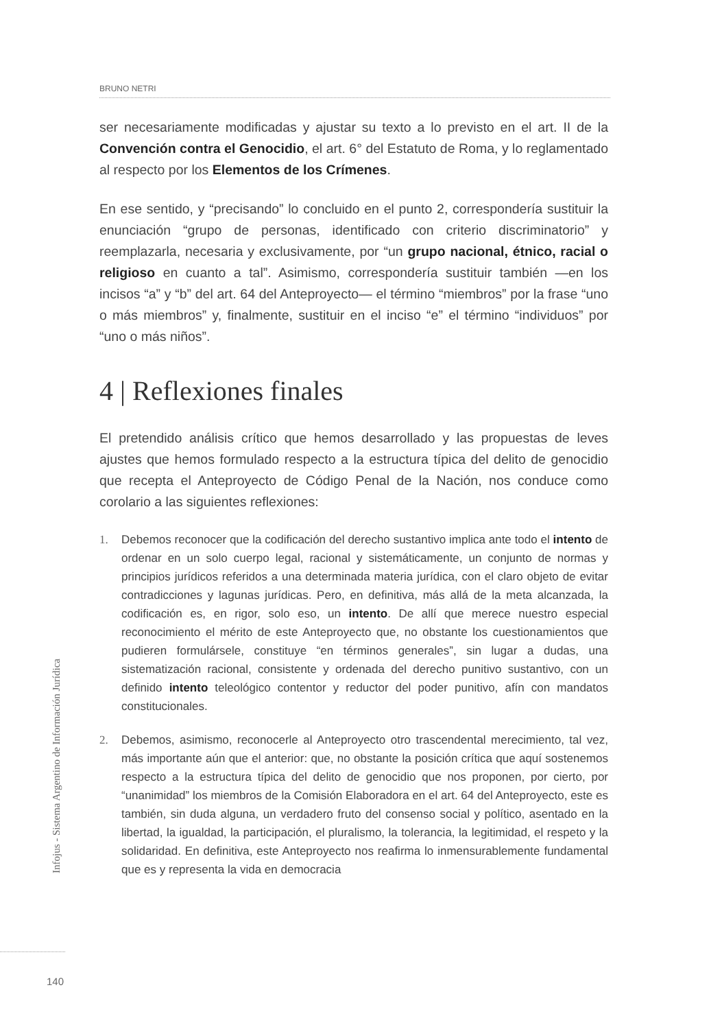BRUNO NETRI
ser necesariamente modificadas y ajustar su texto a lo previsto en el art. II de la Convención contra el Genocidio, el art. 6° del Estatuto de Roma, y lo reglamentado al respecto por los Elementos de los Crímenes.
En ese sentido, y “precisando” lo concluido en el punto 2, correspondería sustituir la enunciación “grupo de personas, identificado con criterio discriminatorio” y reemplazarla, necesaria y exclusivamente, por “un grupo nacional, étnico, racial o religioso en cuanto a tal”. Asimismo, correspondería sustituir también —en los incisos “a” y “b” del art. 64 del Anteproyecto— el término “miembros” por la frase “uno o más miembros” y, finalmente, sustituir en el inciso “e” el término “individuos” por “uno o más niños”.
4 | Reflexiones finales
El pretendido análisis crítico que hemos desarrollado y las propuestas de leves ajustes que hemos formulado respecto a la estructura típica del delito de genocidio que recepta el Anteproyecto de Código Penal de la Nación, nos conduce como corolario a las siguientes reflexiones:
1. Debemos reconocer que la codificación del derecho sustantivo implica ante todo el intento de ordenar en un solo cuerpo legal, racional y sistemáticamente, un conjunto de normas y principios jurídicos referidos a una determinada materia jurídica, con el claro objeto de evitar contradicciones y lagunas jurídicas. Pero, en definitiva, más allá de la meta alcanzada, la codificación es, en rigor, solo eso, un intento. De allí que merece nuestro especial reconocimiento el mérito de este Anteproyecto que, no obstante los cuestionamientos que pudieren formulársele, constituye “en términos generales”, sin lugar a dudas, una sistematización racional, consistente y ordenada del derecho punitivo sustantivo, con un definido intento teleológico contentor y reductor del poder punitivo, afín con mandatos constitucionales.
2. Debemos, asimismo, reconocerle al Anteproyecto otro trascendental merecimiento, tal vez, más importante aún que el anterior: que, no obstante la posición crítica que aquí sostenemos respecto a la estructura típica del delito de genocidio que nos proponen, por cierto, por “unanimidad” los miembros de la Comisión Elaboradora en el art. 64 del Anteproyecto, este es también, sin duda alguna, un verdadero fruto del consenso social y político, asentado en la libertad, la igualdad, la participación, el pluralismo, la tolerancia, la legitimidad, el respeto y la solidaridad. En definitiva, este Anteproyecto nos reafirma lo inmensurablemente fundamental que es y representa la vida en democracia
Infojus - Sistema Argentino de Información Jurídica
140